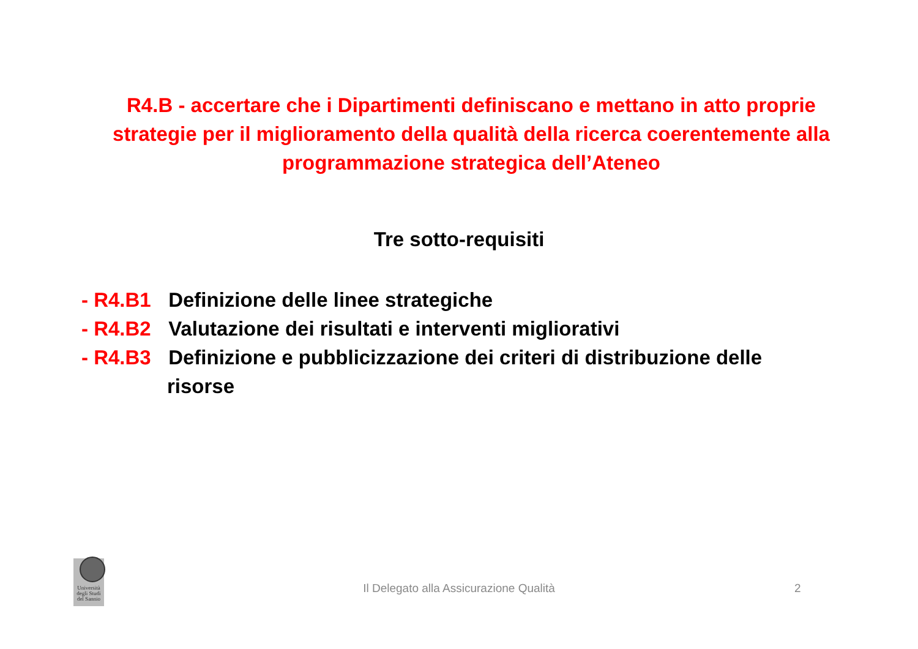R4.B - accertare che i Dipartimenti definiscano e mettano in atto proprie strategie per il miglioramento della qualità della ricerca coerentemente alla programmazione strategica dell’Ateneo
Tre sotto-requisiti
- R4.B1 Definizione delle linee strategiche
- R4.B2 Valutazione dei risultati e interventi migliorativi
- R4.B3 Definizione e pubblicizzazione dei criteri di distribuzione delle
risorse
Università degli Studi del Sannio
Il Delegato alla Assicurazione Qualità 2